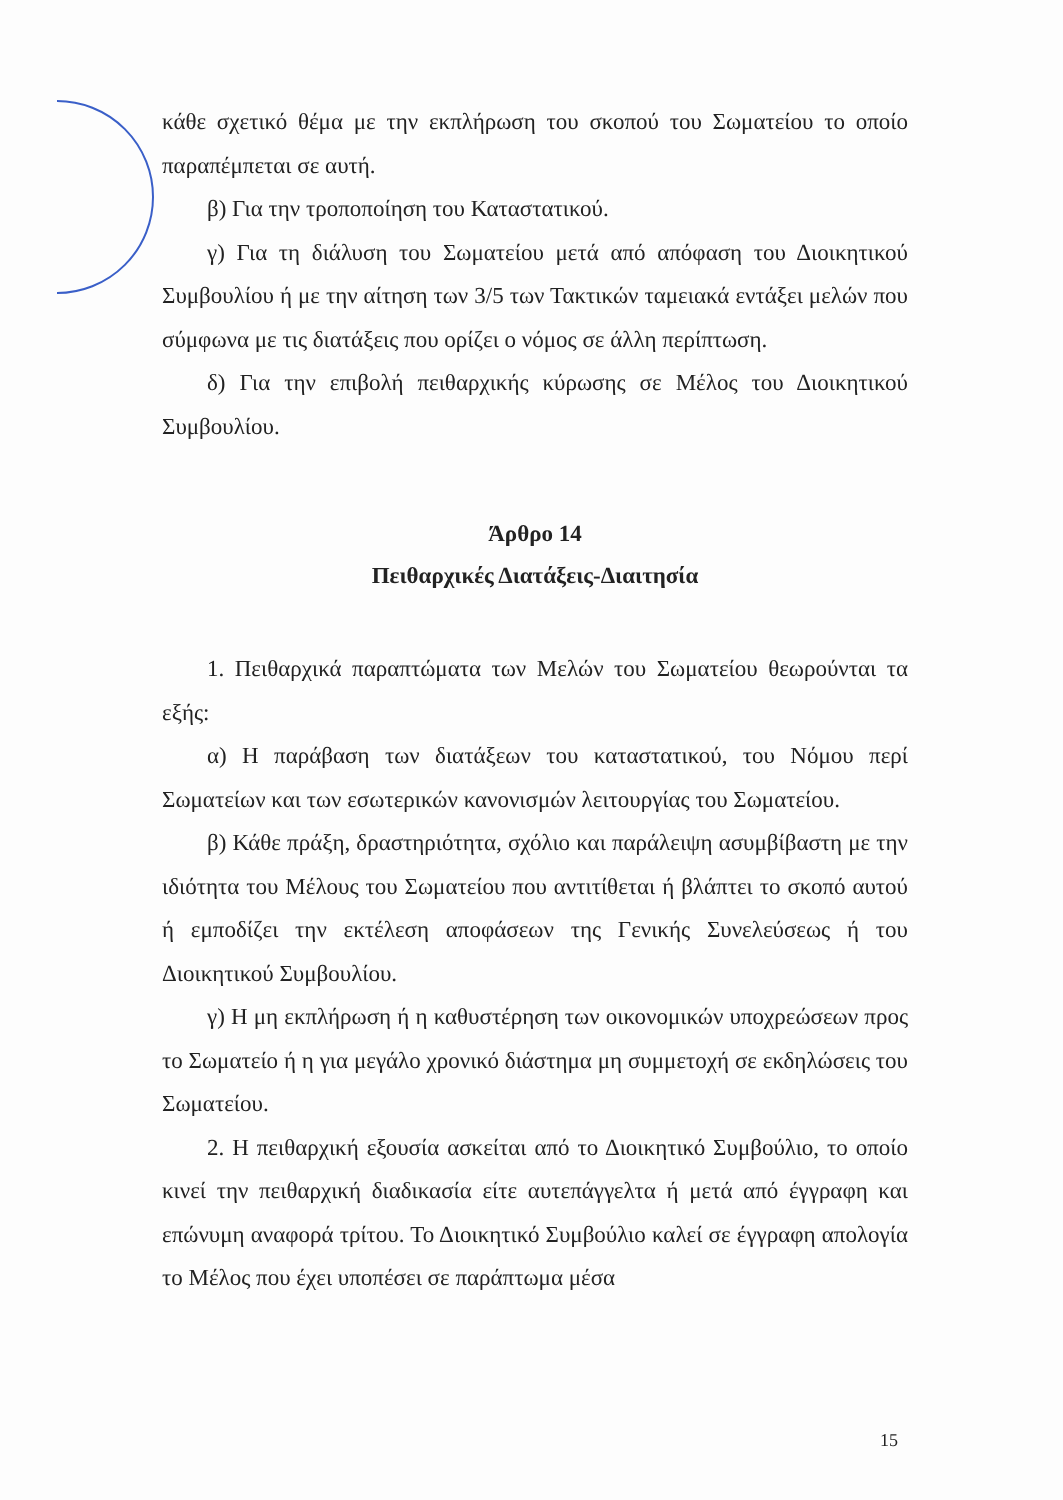κάθε σχετικό θέμα με την εκπλήρωση του σκοπού του Σωματείου το οποίο παραπέμπεται σε αυτή.
β) Για την τροποποίηση του Καταστατικού.
γ) Για τη διάλυση του Σωματείου μετά από απόφαση του Διοικητικού Συμβουλίου ή με την αίτηση των 3/5 των Τακτικών ταμειακά εντάξει μελών που σύμφωνα με τις διατάξεις που ορίζει ο νόμος σε άλλη περίπτωση.
δ) Για την επιβολή πειθαρχικής κύρωσης σε Μέλος του Διοικητικού Συμβουλίου.
Άρθρο 14
Πειθαρχικές Διατάξεις-Διαιτησία
1. Πειθαρχικά παραπτώματα των Μελών του Σωματείου θεωρούνται τα εξής:
α) Η παράβαση των διατάξεων του καταστατικού, του Νόμου περί Σωματείων και των εσωτερικών κανονισμών λειτουργίας του Σωματείου.
β) Κάθε πράξη, δραστηριότητα, σχόλιο και παράλειψη ασυμβίβαστη με την ιδιότητα του Μέλους του Σωματείου που αντιτίθεται ή βλάπτει το σκοπό αυτού ή εμποδίζει την εκτέλεση αποφάσεων της Γενικής Συνελεύσεως ή του Διοικητικού Συμβουλίου.
γ) Η μη εκπλήρωση ή η καθυστέρηση των οικονομικών υποχρεώσεων προς το Σωματείο ή η για μεγάλο χρονικό διάστημα μη συμμετοχή σε εκδηλώσεις του Σωματείου.
2. Η πειθαρχική εξουσία ασκείται από το Διοικητικό Συμβούλιο, το οποίο κινεί την πειθαρχική διαδικασία είτε αυτεπάγγελτα ή μετά από έγγραφη και επώνυμη αναφορά τρίτου. Το Διοικητικό Συμβούλιο καλεί σε έγγραφη απολογία το Μέλος που έχει υποπέσει σε παράπτωμα μέσα
15